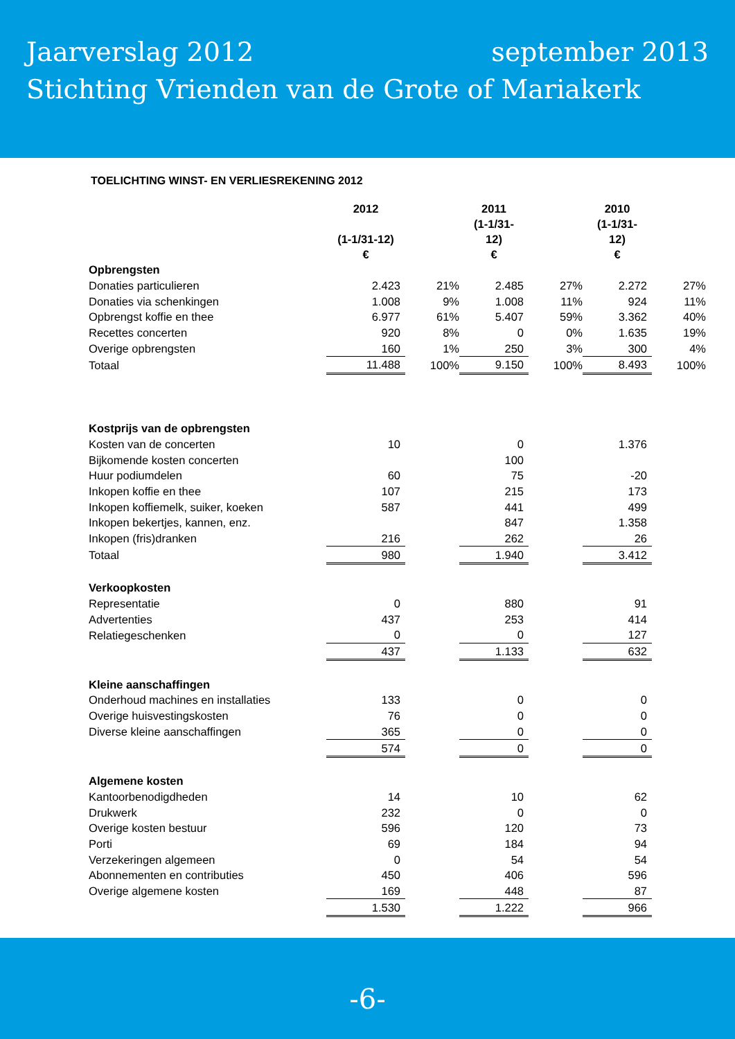Jaarverslag 2012 september 2013
Stichting Vrienden van de Grote of Mariakerk
TOELICHTING WINST- EN VERLIESREKENING 2012
| | 2012 (1-1/31-12) € | | 2011 (1-1/31- 12) € | | 2010 (1-1/31- 12) € | |
| --- | --- | --- | --- | --- | --- | --- |
| Opbrengsten | | | | | | |
| Donaties particulieren | 2.423 | 21% | 2.485 | 27% | 2.272 | 27% |
| Donaties via schenkingen | 1.008 | 9% | 1.008 | 11% | 924 | 11% |
| Opbrengst koffie en thee | 6.977 | 61% | 5.407 | 59% | 3.362 | 40% |
| Recettes concerten | 920 | 8% | 0 | 0% | 1.635 | 19% |
| Overige opbrengsten | 160 | 1% | 250 | 3% | 300 | 4% |
| Totaal | 11.488 | 100% | 9.150 | 100% | 8.493 | 100% |
| Kostprijs van de opbrengsten | | | | | | |
| Kosten van de concerten | 10 | | 0 | | 1.376 | |
| Bijkomende kosten concerten | | | 100 | | | |
| Huur podiumdelen | 60 | | 75 | | -20 | |
| Inkopen koffie en thee | 107 | | 215 | | 173 | |
| Inkopen koffiemelk, suiker, koeken | 587 | | 441 | | 499 | |
| Inkopen bekertjes, kannen, enz. | | | 847 | | 1.358 | |
| Inkopen (fris)dranken | 216 | | 262 | | 26 | |
| Totaal | 980 | | 1.940 | | 3.412 | |
| Verkoopkosten | | | | | | |
| Representatie | 0 | | 880 | | 91 | |
| Advertenties | 437 | | 253 | | 414 | |
| Relatiegeschenken | 0 | | 0 | | 127 | |
| | 437 | | 1.133 | | 632 | |
| Kleine aanschaffingen | | | | | | |
| Onderhoud machines en installaties | 133 | | 0 | | 0 | |
| Overige huisvestingskosten | 76 | | 0 | | 0 | |
| Diverse kleine aanschaffingen | 365 | | 0 | | 0 | |
| | 574 | | 0 | | 0 | |
| Algemene kosten | | | | | | |
| Kantoorbenodigdheden | 14 | | 10 | | 62 | |
| Drukwerk | 232 | | 0 | | 0 | |
| Overige kosten bestuur | 596 | | 120 | | 73 | |
| Porti | 69 | | 184 | | 94 | |
| Verzekeringen algemeen | 0 | | 54 | | 54 | |
| Abonnementen en contributies | 450 | | 406 | | 596 | |
| Overige algemene kosten | 169 | | 448 | | 87 | |
| | 1.530 | | 1.222 | | 966 | |
-6-